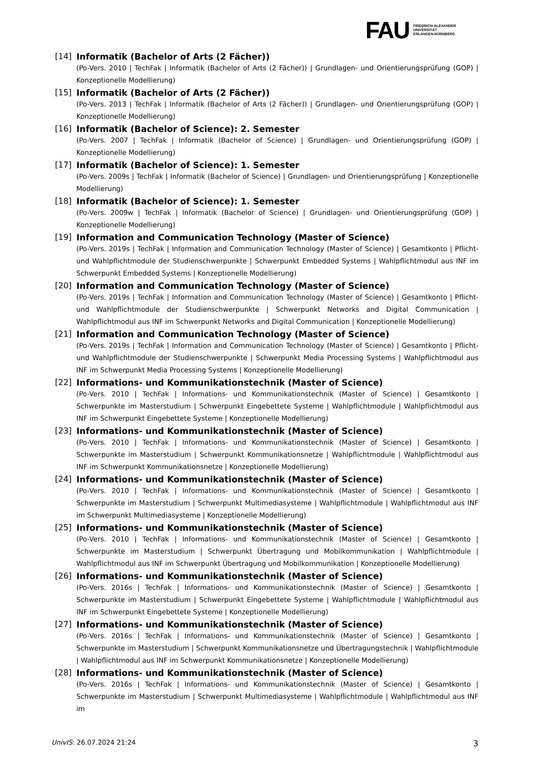FAU
FRIEDRICH-ALEXANDER
UNIVERSITÄT
ERLANGEN-NÜRNBERG
[14] Informatik (Bachelor of Arts (2 Fächer))
(Po-Vers. 2010 | TechFak | Informatik (Bachelor of Arts (2 Fächer)) | Grundlagen- und Orientierungsprüfung (GOP) | Konzeptionelle Modellierung)
[15] Informatik (Bachelor of Arts (2 Fächer))
(Po-Vers. 2013 | TechFak | Informatik (Bachelor of Arts (2 Fächer)) | Grundlagen- und Orientierungsprüfung (GOP) | Konzeptionelle Modellierung)
[16] Informatik (Bachelor of Science): 2. Semester
(Po-Vers. 2007 | TechFak | Informatik (Bachelor of Science) | Grundlagen- und Orientierungsprüfung (GOP) | Konzeptionelle Modellierung)
[17] Informatik (Bachelor of Science): 1. Semester
(Po-Vers. 2009s | TechFak | Informatik (Bachelor of Science) | Grundlagen- und Orientierungsprüfung | Konzeptionelle Modellierung)
[18] Informatik (Bachelor of Science): 1. Semester
(Po-Vers. 2009w | TechFak | Informatik (Bachelor of Science) | Grundlagen- und Orientierungsprüfung (GOP) | Konzeptionelle Modellierung)
[19] Information and Communication Technology (Master of Science)
(Po-Vers. 2019s | TechFak | Information and Communication Technology (Master of Science) | Gesamtkonto | Pflicht- und Wahlpflichtmodule der Studienschwerpunkte | Schwerpunkt Embedded Systems | Wahlpflichtmodul aus INF im Schwerpunkt Embedded Systems | Konzeptionelle Modellierung)
[20] Information and Communication Technology (Master of Science)
(Po-Vers. 2019s | TechFak | Information and Communication Technology (Master of Science) | Gesamtkonto | Pflicht- und Wahlpflichtmodule der Studienschwerpunkte | Schwerpunkt Networks and Digital Communication | Wahlpflichtmodul aus INF im Schwerpunkt Networks and Digital Communication | Konzeptionelle Modellierung)
[21] Information and Communication Technology (Master of Science)
(Po-Vers. 2019s | TechFak | Information and Communication Technology (Master of Science) | Gesamtkonto | Pflicht- und Wahlpflichtmodule der Studienschwerpunkte | Schwerpunkt Media Processing Systems | Wahlpflichtmodul aus INF im Schwerpunkt Media Processing Systems | Konzeptionelle Modellierung)
[22] Informations- und Kommunikationstechnik (Master of Science)
(Po-Vers. 2010 | TechFak | Informations- und Kommunikationstechnik (Master of Science) | Gesamtkonto | Schwerpunkte im Masterstudium | Schwerpunkt Eingebettete Systeme | Wahlpflichtmodule | Wahlpflichtmodul aus INF im Schwerpunkt Eingebettete Systeme | Konzeptionelle Modellierung)
[23] Informations- und Kommunikationstechnik (Master of Science)
(Po-Vers. 2010 | TechFak | Informations- und Kommunikationstechnik (Master of Science) | Gesamtkonto | Schwerpunkte im Masterstudium | Schwerpunkt Kommunikationsnetze | Wahlpflichtmodule | Wahlpflichtmodul aus INF im Schwerpunkt Kommunikationsnetze | Konzeptionelle Modellierung)
[24] Informations- und Kommunikationstechnik (Master of Science)
(Po-Vers. 2010 | TechFak | Informations- und Kommunikationstechnik (Master of Science) | Gesamtkonto | Schwerpunkte im Masterstudium | Schwerpunkt Multimediasysteme | Wahlpflichtmodule | Wahlpflichtmodul aus INF im Schwerpunkt Multimediasysteme | Konzeptionelle Modellierung)
[25] Informations- und Kommunikationstechnik (Master of Science)
(Po-Vers. 2010 | TechFak | Informations- und Kommunikationstechnik (Master of Science) | Gesamtkonto | Schwerpunkte im Masterstudium | Schwerpunkt Übertragung und Mobilkommunikation | Wahlpflichtmodule | Wahlpflichtmodul aus INF im Schwerpunkt Übertragung und Mobilkommunikation | Konzeptionelle Modellierung)
[26] Informations- und Kommunikationstechnik (Master of Science)
(Po-Vers. 2016s | TechFak | Informations- und Kommunikationstechnik (Master of Science) | Gesamtkonto | Schwerpunkte im Masterstudium | Schwerpunkt Eingebettete Systeme | Wahlpflichtmodule | Wahlpflichtmodul aus INF im Schwerpunkt Eingebettete Systeme | Konzeptionelle Modellierung)
[27] Informations- und Kommunikationstechnik (Master of Science)
(Po-Vers. 2016s | TechFak | Informations- und Kommunikationstechnik (Master of Science) | Gesamtkonto | Schwerpunkte im Masterstudium | Schwerpunkt Kommunikationsnetze und Übertragungstechnik | Wahlpflichtmodule | Wahlpflichtmodul aus INF im Schwerpunkt Kommunikationsnetze | Konzeptionelle Modellierung)
[28] Informations- und Kommunikationstechnik (Master of Science)
(Po-Vers. 2016s | TechFak | Informations- und Kommunikationstechnik (Master of Science) | Gesamtkonto | Schwerpunkte im Masterstudium | Schwerpunkt Multimediasysteme | Wahlpflichtmodule | Wahlpflichtmodul aus INF im
UnivIS: 26.07.2024 21:24 3